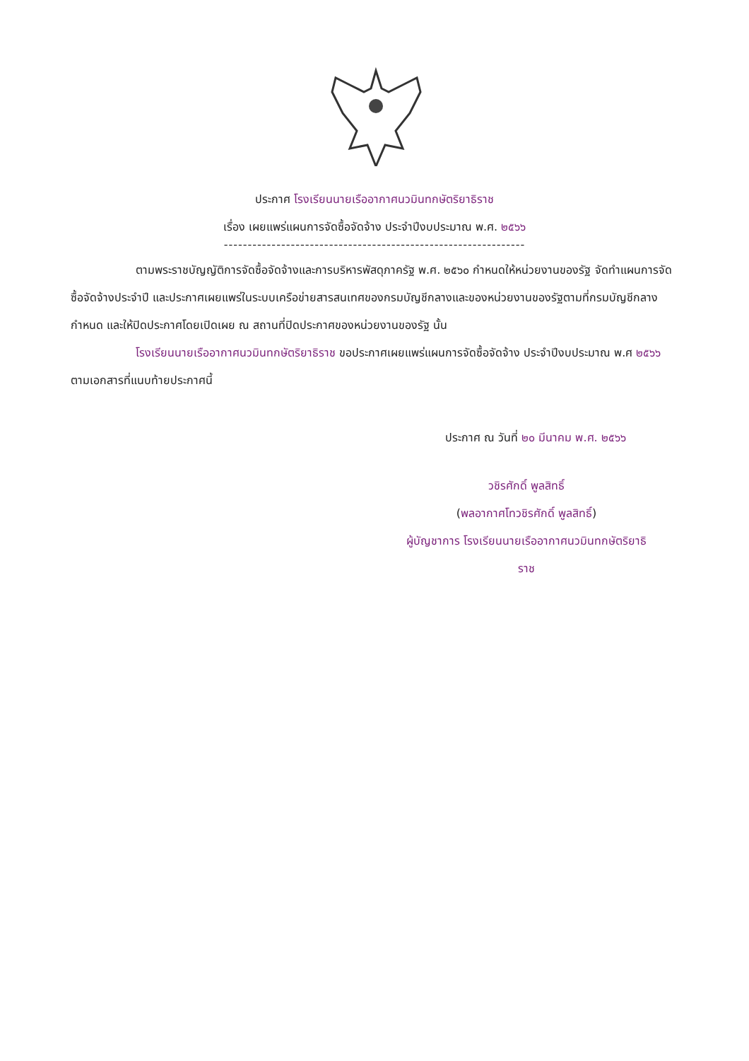ประกาศ โรงเรียนนายเรืออากาศนวมินทกษัตริยาธิราช
เรื่อง เผยแพร่แผนการจัดซื้อจัดจ้าง ประจำปีงบประมาณ พ.ศ. ๒๕๖๖
---------------------------------------------------------------
ตามพระราชบัญญัติการจัดซื้อจัดจ้างและการบริหารพัสดุภาครัฐ พ.ศ. ๒๕๖๐ กำหนดให้หน่วยงานของรัฐ จัดทำแผนการจัดซื้อจัดจ้างประจำปี และประกาศเผยแพร่ในระบบเครือข่ายสารสนเทศของกรมบัญชีกลางและของหน่วยงานของรัฐตามที่กรมบัญชีกลางกำหนด และให้ปิดประกาศโดยเปิดเผย ณ สถานที่ปิดประกาศของหน่วยงานของรัฐ นั้น
โรงเรียนนายเรืออากาศนวมินทกษัตริยาธิราช ขอประกาศเผยแพร่แผนการจัดซื้อจัดจ้าง ประจำปีงบประมาณ พ.ศ ๒๕๖๖ ตามเอกสารที่แนบท้ายประกาศนี้
ประกาศ ณ วันที่ ๒๐ มีนาคม พ.ศ. ๒๕๖๖
วชิรศักดิ์ พูลสิทธิ์
(พลอากาศโทวชิรศักดิ์ พูลสิทธิ์)
ผู้บัญชาการ โรงเรียนนายเรืออากาศนวมินทกษัตริยาธิ
ราช